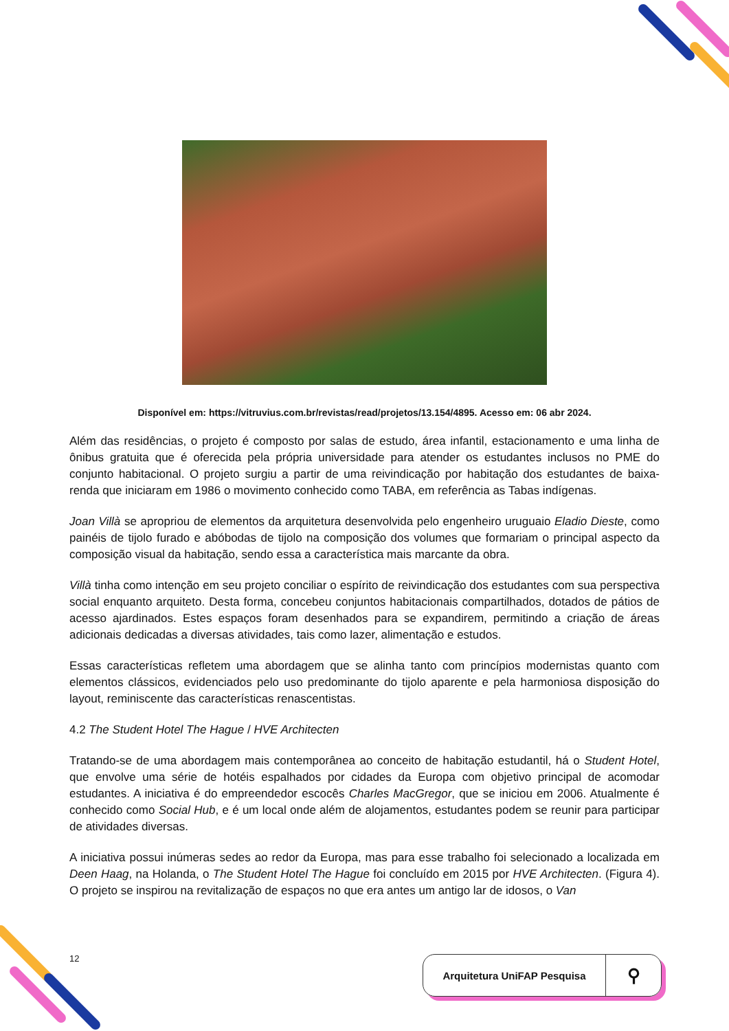Disponível em: https://vitruvius.com.br/revistas/read/projetos/13.154/4895. Acesso em: 06 abr 2024.
Além das residências, o projeto é composto por salas de estudo, área infantil, estacionamento e uma linha de ônibus gratuita que é oferecida pela própria universidade para atender os estudantes inclusos no PME do conjunto habitacional. O projeto surgiu a partir de uma reivindicação por habitação dos estudantes de baixa-renda que iniciaram em 1986 o movimento conhecido como TABA, em referência as Tabas indígenas.
Joan Villà se apropriou de elementos da arquitetura desenvolvida pelo engenheiro uruguaio Eladio Dieste, como painéis de tijolo furado e abóbodas de tijolo na composição dos volumes que formariam o principal aspecto da composição visual da habitação, sendo essa a característica mais marcante da obra.
Villà tinha como intenção em seu projeto conciliar o espírito de reivindicação dos estudantes com sua perspectiva social enquanto arquiteto. Desta forma, concebeu conjuntos habitacionais compartilhados, dotados de pátios de acesso ajardinados. Estes espaços foram desenhados para se expandirem, permitindo a criação de áreas adicionais dedicadas a diversas atividades, tais como lazer, alimentação e estudos.
Essas características refletem uma abordagem que se alinha tanto com princípios modernistas quanto com elementos clássicos, evidenciados pelo uso predominante do tijolo aparente e pela harmoniosa disposição do layout, reminiscente das características renascentistas.
4.2 The Student Hotel The Hague / HVE Architecten
Tratando-se de uma abordagem mais contemporânea ao conceito de habitação estudantil, há o Student Hotel, que envolve uma série de hotéis espalhados por cidades da Europa com objetivo principal de acomodar estudantes. A iniciativa é do empreendedor escocês Charles MacGregor, que se iniciou em 2006. Atualmente é conhecido como Social Hub, e é um local onde além de alojamentos, estudantes podem se reunir para participar de atividades diversas.
A iniciativa possui inúmeras sedes ao redor da Europa, mas para esse trabalho foi selecionado a localizada em Deen Haag, na Holanda, o The Student Hotel The Hague foi concluído em 2015 por HVE Architecten. (Figura 4). O projeto se inspirou na revitalização de espaços no que era antes um antigo lar de idosos, o Van
12 Arquitetura UniFAP Pesquisa ⚲